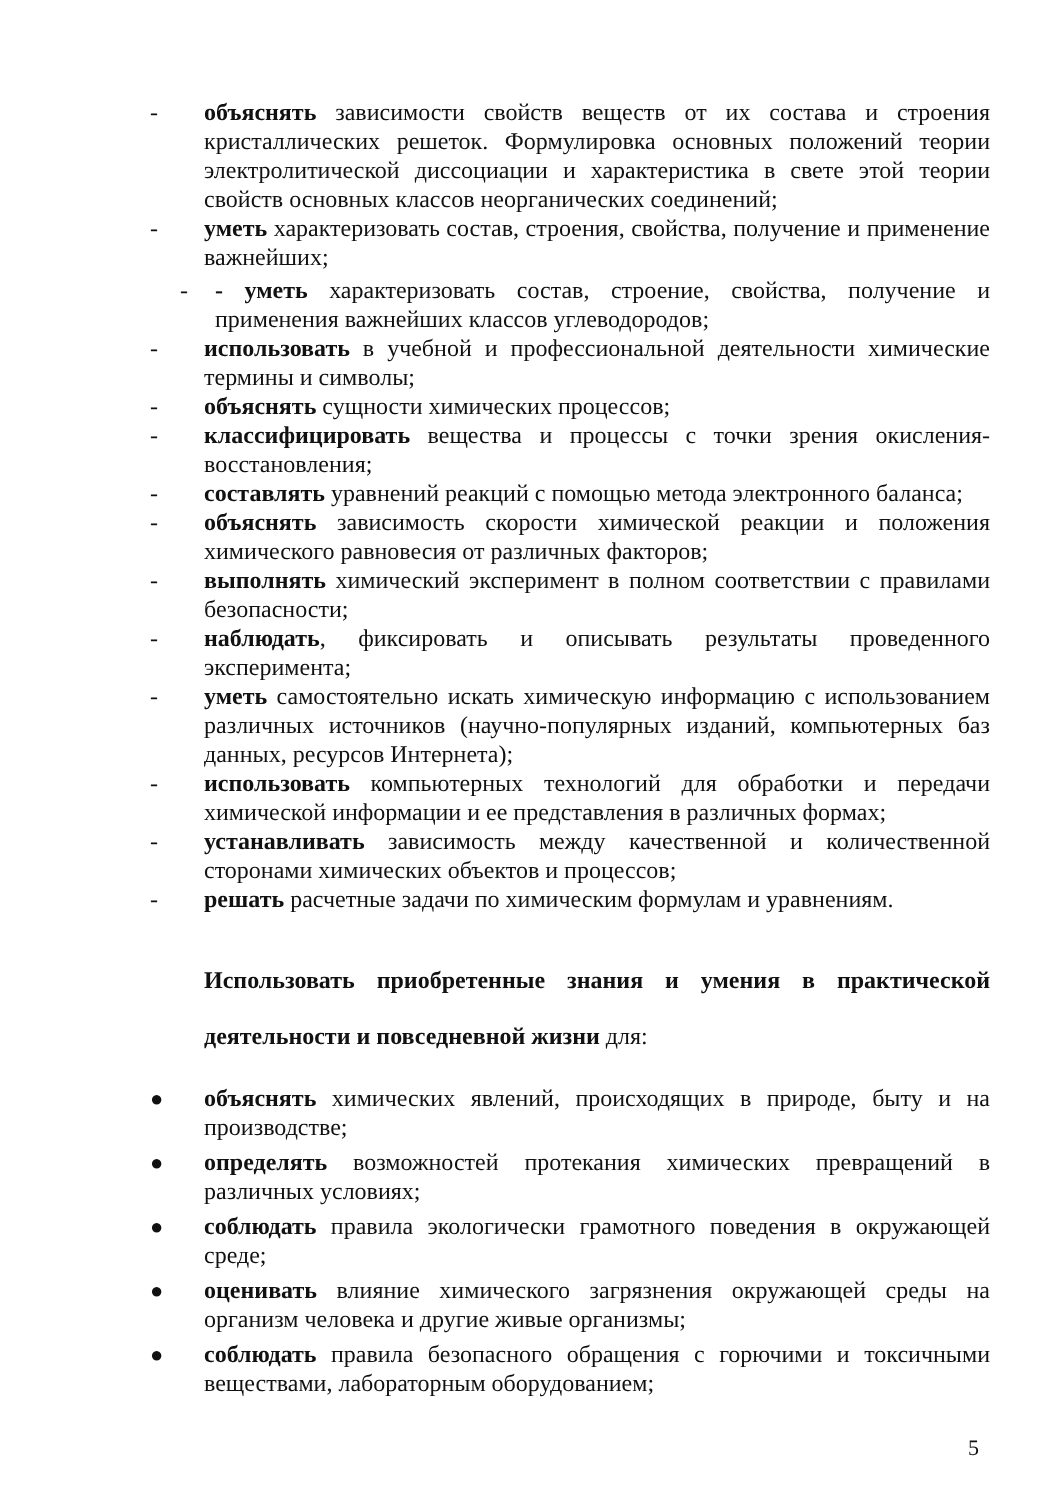- объяснять зависимости свойств веществ от их состава и строения кристаллических решеток. Формулировка основных положений теории электролитической диссоциации и характеристика в свете этой теории свойств основных классов неорганических соединений;
- уметь характеризовать состав, строения, свойства, получение и применение важнейших;
- - уметь характеризовать состав, строение, свойства, получение и применения важнейших классов углеводородов;
- использовать в учебной и профессиональной деятельности химические термины и символы;
- объяснять сущности химических процессов;
- классифицировать вещества и процессы с точки зрения окисления-восстановления;
- составлять уравнений реакций с помощью метода электронного баланса;
- объяснять зависимость скорости химической реакции и положения химического равновесия от различных факторов;
- выполнять химический эксперимент в полном соответствии с правилами безопасности;
- наблюдать, фиксировать и описывать результаты проведенного эксперимента;
- уметь самостоятельно искать химическую информацию с использованием различных источников (научно-популярных изданий, компьютерных баз данных, ресурсов Интернета);
- использовать компьютерных технологий для обработки и передачи химической информации и ее представления в различных формах;
- устанавливать зависимость между качественной и количественной сторонами химических объектов и процессов;
- решать расчетные задачи по химическим формулам и уравнениям.
Использовать приобретенные знания и умения в практической деятельности и повседневной жизни для:
● объяснять химических явлений, происходящих в природе, быту и на производстве;
● определять возможностей протекания химических превращений в различных условиях;
● соблюдать правила экологически грамотного поведения в окружающей среде;
● оценивать влияние химического загрязнения окружающей среды на организм человека и другие живые организмы;
● соблюдать правила безопасного обращения с горючими и токсичными веществами, лабораторным оборудованием;
5